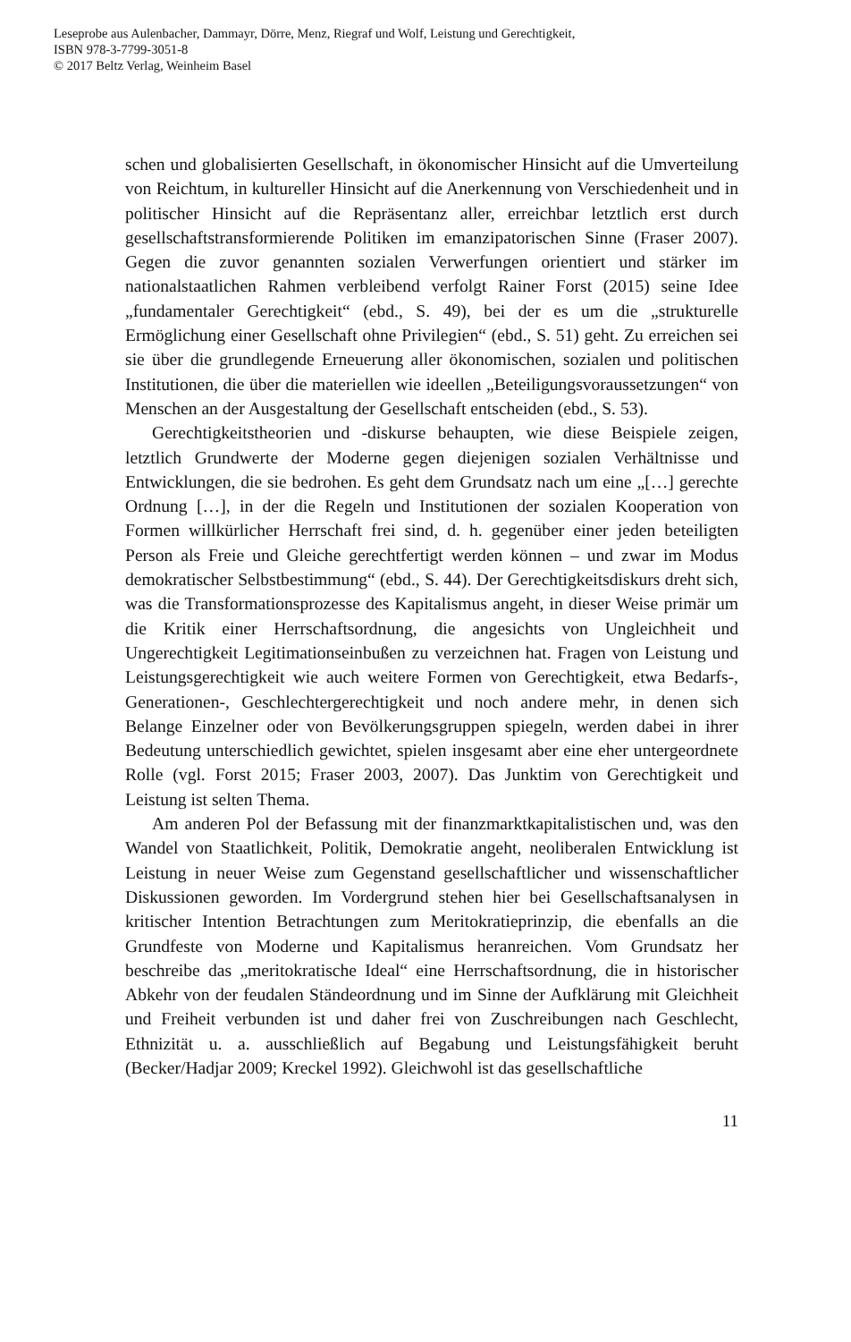Leseprobe aus Aulenbacher, Dammayr, Dörre, Menz, Riegraf und Wolf, Leistung und Gerechtigkeit,
ISBN 978-3-7799-3051-8
© 2017 Beltz Verlag, Weinheim Basel
schen und globalisierten Gesellschaft, in ökonomischer Hinsicht auf die Umverteilung von Reichtum, in kultureller Hinsicht auf die Anerkennung von Verschiedenheit und in politischer Hinsicht auf die Repräsentanz aller, erreichbar letztlich erst durch gesellschaftstransformierende Politiken im emanzipatorischen Sinne (Fraser 2007). Gegen die zuvor genannten sozialen Verwerfungen orientiert und stärker im nationalstaatlichen Rahmen verbleibend verfolgt Rainer Forst (2015) seine Idee „fundamentaler Gerechtigkeit“ (ebd., S. 49), bei der es um die „strukturelle Ermöglichung einer Gesellschaft ohne Privilegien“ (ebd., S. 51) geht. Zu erreichen sei sie über die grundlegende Erneuerung aller ökonomischen, sozialen und politischen Institutionen, die über die materiellen wie ideellen „Beteiligungsvoraussetzungen“ von Menschen an der Ausgestaltung der Gesellschaft entscheiden (ebd., S. 53).
Gerechtigkeitstheorien und -diskurse behaupten, wie diese Beispiele zeigen, letztlich Grundwerte der Moderne gegen diejenigen sozialen Verhältnisse und Entwicklungen, die sie bedrohen. Es geht dem Grundsatz nach um eine „[…] gerechte Ordnung […], in der die Regeln und Institutionen der sozialen Kooperation von Formen willkürlicher Herrschaft frei sind, d. h. gegenüber einer jeden beteiligten Person als Freie und Gleiche gerechtfertigt werden können – und zwar im Modus demokratischer Selbstbestimmung“ (ebd., S. 44). Der Gerechtigkeitsdiskurs dreht sich, was die Transformationsprozesse des Kapitalismus angeht, in dieser Weise primär um die Kritik einer Herrschaftsordnung, die angesichts von Ungleichheit und Ungerechtigkeit Legitimationseinbußen zu verzeichnen hat. Fragen von Leistung und Leistungsgerechtigkeit wie auch weitere Formen von Gerechtigkeit, etwa Bedarfs-, Generationen-, Geschlechtergerechtigkeit und noch andere mehr, in denen sich Belange Einzelner oder von Bevölkerungsgruppen spiegeln, werden dabei in ihrer Bedeutung unterschiedlich gewichtet, spielen insgesamt aber eine eher untergeordnete Rolle (vgl. Forst 2015; Fraser 2003, 2007). Das Junktim von Gerechtigkeit und Leistung ist selten Thema.
Am anderen Pol der Befassung mit der finanzmarktkapitalistischen und, was den Wandel von Staatlichkeit, Politik, Demokratie angeht, neoliberalen Entwicklung ist Leistung in neuer Weise zum Gegenstand gesellschaftlicher und wissenschaftlicher Diskussionen geworden. Im Vordergrund stehen hier bei Gesellschaftsanalysen in kritischer Intention Betrachtungen zum Meritokratieprinzip, die ebenfalls an die Grundfeste von Moderne und Kapitalismus heranreichen. Vom Grundsatz her beschreibe das „meritokratische Ideal“ eine Herrschaftsordnung, die in historischer Abkehr von der feudalen Ständeordnung und im Sinne der Aufklärung mit Gleichheit und Freiheit verbunden ist und daher frei von Zuschreibungen nach Geschlecht, Ethnizität u. a. ausschließlich auf Begabung und Leistungsfähigkeit beruht (Becker/Hadjar 2009; Kreckel 1992). Gleichwohl ist das gesellschaftliche
11